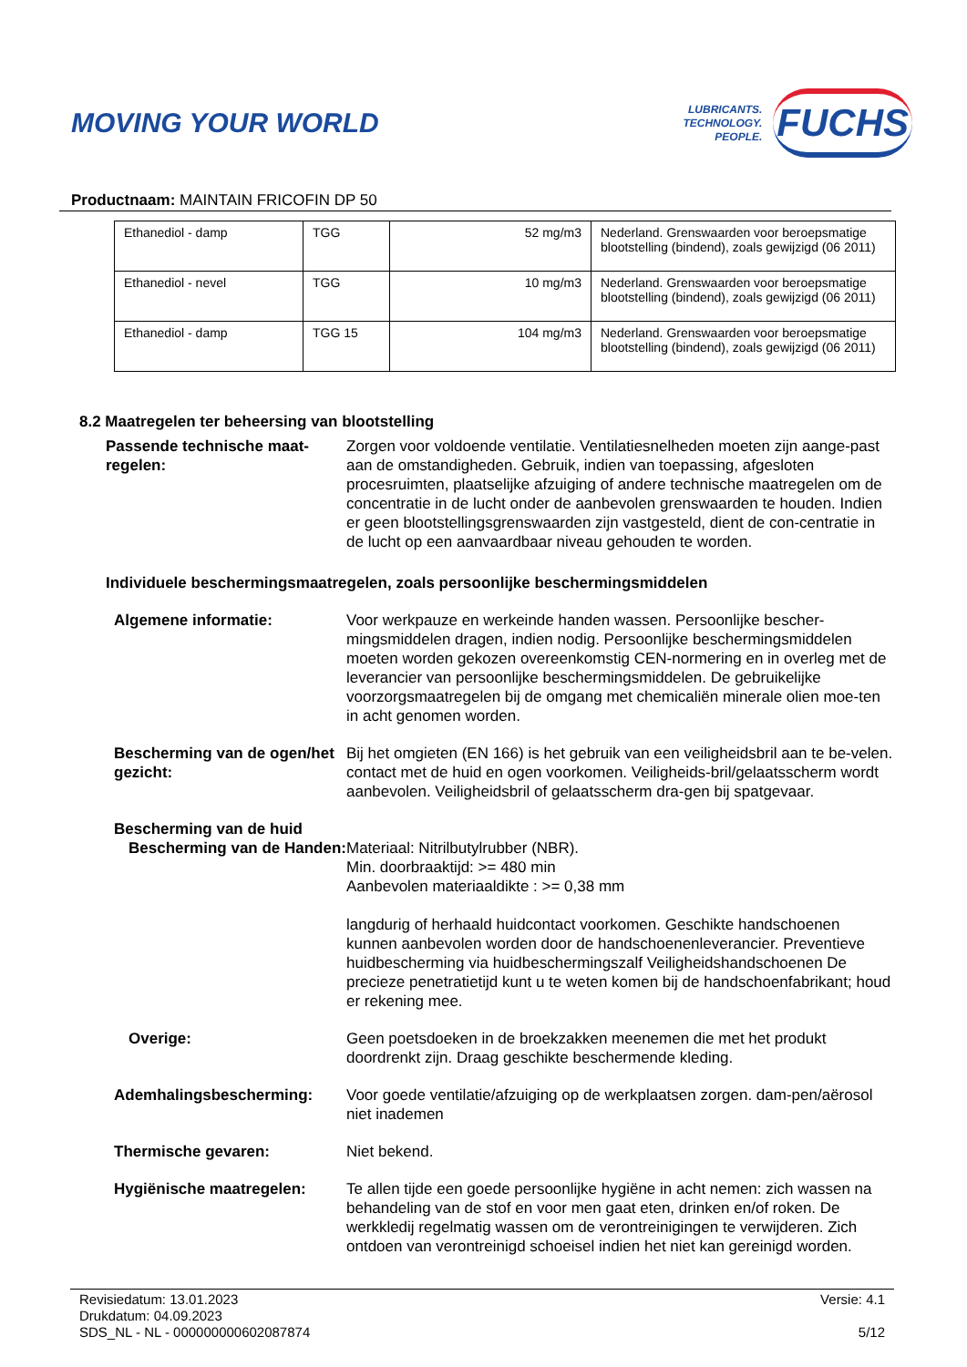MOVING YOUR WORLD
LUBRICANTS.
TECHNOLOGY.
PEOPLE.
FUCHS
Productnaam: MAINTAIN FRICOFIN DP 50
| Ethanediol - damp | TGG | 52 mg/m3 | Nederland. Grenswaarden voor beroepsmatige blootstelling (bindend), zoals gewijzigd (06 2011) |
| Ethanediol - nevel | TGG | 10 mg/m3 | Nederland. Grenswaarden voor beroepsmatige blootstelling (bindend), zoals gewijzigd (06 2011) |
| Ethanediol - damp | TGG 15 | 104 mg/m3 | Nederland. Grenswaarden voor beroepsmatige blootstelling (bindend), zoals gewijzigd (06 2011) |
8.2 Maatregelen ter beheersing van blootstelling
Passende technische maat-regelen:
Zorgen voor voldoende ventilatie. Ventilatiesnelheden moeten zijn aange-past aan de omstandigheden. Gebruik, indien van toepassing, afgesloten procesruimten, plaatselijke afzuiging of andere technische maatregelen om de concentratie in de lucht onder de aanbevolen grenswaarden te houden. Indien er geen blootstellingsgrenswaarden zijn vastgesteld, dient de con-centratie in de lucht op een aanvaardbaar niveau gehouden te worden.
Individuele beschermingsmaatregelen, zoals persoonlijke beschermingsmiddelen
Algemene informatie: Voor werkpauze en werkeinde handen wassen. Persoonlijke bescher-mingsmiddelen dragen, indien nodig. Persoonlijke beschermingsmiddelen moeten worden gekozen overeenkomstig CEN-normering en in overleg met de leverancier van persoonlijke beschermingsmiddelen. De gebruikelijke voorzorgsmaatregelen bij de omgang met chemicaliën minerale olien moe-ten in acht genomen worden.
Bescherming van de ogen/het gezicht:
Bij het omgieten (EN 166) is het gebruik van een veiligheidsbril aan te be-velen. contact met de huid en ogen voorkomen. Veiligheids-bril/gelaatsscherm wordt aanbevolen. Veiligheidsbril of gelaatsscherm dra-gen bij spatgevaar.
Bescherming van de huid
Bescherming van de Handen:
Materiaal: Nitrilbutylrubber (NBR).
Min. doorbraaktijd: >= 480 min
Aanbevolen materiaaldikte : >= 0,38 mm
langdurig of herhaald huidcontact voorkomen. Geschikte handschoenen kunnen aanbevolen worden door de handschoenenleverancier. Preventieve huidbescherming via huidbeschermingszalf Veiligheidshandschoenen De precieze penetratietijd kunt u te weten komen bij de handschoenfabrikant; houd er rekening mee.
Overige: Geen poetsdoeken in de broekzakken meenemen die met het produkt doordrenkt zijn. Draag geschikte beschermende kleding.
Ademhalingsbescherming: Voor goede ventilatie/afzuiging op de werkplaatsen zorgen. dam-pen/aërosol niet inademen
Thermische gevaren: Niet bekend.
Hygiënische maatregelen: Te allen tijde een goede persoonlijke hygiëne in acht nemen: zich wassen na behandeling van de stof en voor men gaat eten, drinken en/of roken. De werkkledij regelmatig wassen om de verontreinigingen te verwijderen. Zich ontdoen van verontreinigd schoeisel indien het niet kan gereinigd worden.
Revisiedatum: 13.01.2023
Drukdatum: 04.09.2023
SDS_NL - NL - 000000000602087874
Versie: 4.1
5/12